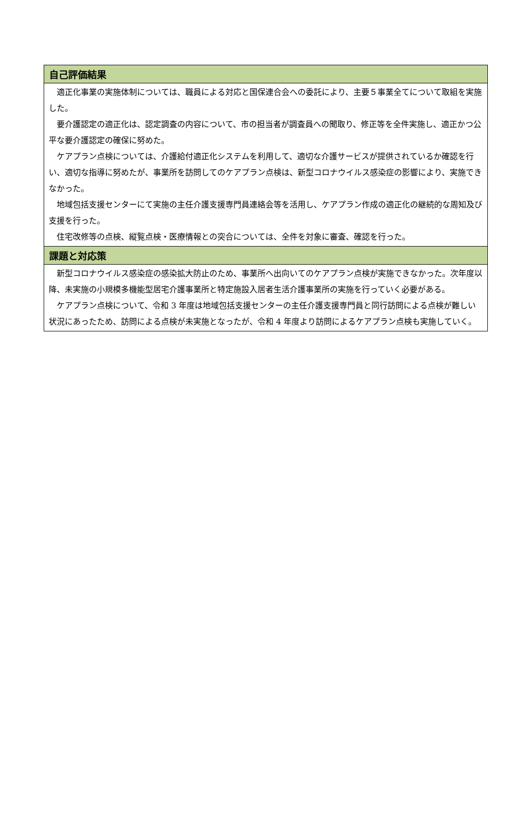| 自己評価結果 |
| --- |
| 適正化事業の実施体制については、職員による対応と国保連合会への委託により、主要５事業全てについて取組を実施した。 要介護認定の適正化は、認定調査の内容について、市の担当者が調査員への聞取り、修正等を全件実施し、適正かつ公平な要介護認定の確保に努めた。 ケアプラン点検については、介護給付適正化システムを利用して、適切な介護サービスが提供されているか確認を行い、適切な指導に努めたが、事業所を訪問してのケアプラン点検は、新型コロナウイルス感染症の影響により、実施できなかった。 地域包括支援センターにて実施の主任介護支援専門員連絡会等を活用し、ケアプラン作成の適正化の継続的な周知及び支援を行った。 住宅改修等の点検、縦覧点検・医療情報との突合については、全件を対象に審査、確認を行った。 |
| 課題と対応策 |
| 新型コロナウイルス感染症の感染拡大防止のため、事業所へ出向いてのケアプラン点検が実施できなかった。次年度以降、未実施の小規模多機能型居宅介護事業所と特定施設入居者生活介護事業所の実施を行っていく必要がある。 ケアプラン点検について、令和 3 年度は地域包括支援センターの主任介護支援専門員と同行訪問による点検が難しい状況にあったため、訪問による点検が未実施となったが、令和 4 年度より訪問によるケアプラン点検も実施していく。 |